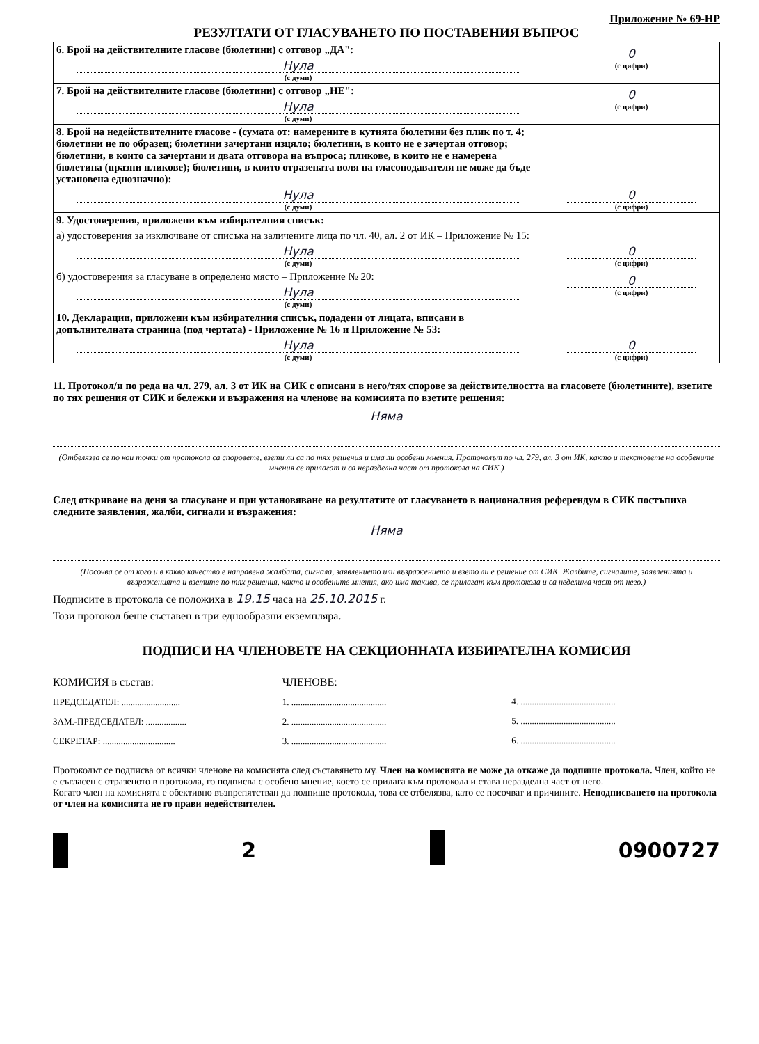Приложение № 69-НР
РЕЗУЛТАТИ ОТ ГЛАСУВАНЕТО ПО ПОСТАВЕНИЯ ВЪПРОС
| 6. Брой на действителните гласове (бюлетини) с отговор „ДА": Нула (с думи) | 0 (с цифри) |
| 7. Брой на действителните гласове (бюлетини) с отговор „НЕ": Нула (с думи) | 0 (с цифри) |
| 8. Брой на недействителните гласове - (сумата от: намерените в кутията бюлетини без плик по т. 4; бюлетини не по образец; бюлетини зачертани изцяло; бюлетини, в които не е зачертан отговор; бюлетини, в които са зачертани и двата отговора на въпроса; пликове, в които не е намерена бюлетина (празни пликове); бюлетини, в които отразената воля на гласоподавателя не може да бъде установена еднозначно): Нула (с думи) | 0 (с цифри) |
| 9. Удостоверения, приложени към избирателния списък: | |
| а) удостоверения за изключване от списъка на заличените лица по чл. 40, ал. 2 от ИК – Приложение № 15: Нула (с думи) | 0 (с цифри) |
| б) удостоверения за гласуване в определено място – Приложение № 20: Нула (с думи) | 0 (с цифри) |
| 10. Декларации, приложени към избирателния списък, подадени от лицата, вписани в допълнителната страница (под чертата) - Приложение № 16 и Приложение № 53: Нула (с думи) | 0 (с цифри) |
11. Протокол/и по реда на чл. 279, ал. 3 от ИК на СИК с описани в него/тях спорове за действителността на гласовете (бюлетините), взетите по тях решения от СИК и бележки и възражения на членове на комисията по взетите решения:
Няма
(Отбелязва се по кои точки от протокола са споровете, взети ли са по тях решения и има ли особени мнения. Протоколът по чл. 279, ал. 3 от ИК, както и текстовете на особените мнения се прилагат и са неразделна част от протокола на СИК.)
След откриване на деня за гласуване и при установяване на резултатите от гласуването в националния референдум в СИК постъпиха следните заявления, жалби, сигнали и възражения:
Няма
(Посочва се от кого и в какво качество е направена жалбата, сигнала, заявлението или възражението и взето ли е решение от СИК. Жалбите, сигналите, заявленията и възраженията и взетите по тях решения, както и особените мнения, ако има такива, се прилагат към протокола и са неделима част от него.)
Подписите в протокола се положиха в 19.15 часа на 25.10.2015 г.
Този протокол беше съставен в три еднообразни екземпляра.
ПОДПИСИ НА ЧЛЕНОВЕТЕ НА СЕКЦИОННАТА ИЗБИРАТЕЛНА КОМИСИЯ
КОМИСИЯ в състав:
ПРЕДСЕДАТЕЛ: ..........................
ЗАМ.-ПРЕДСЕДАТЕЛ: ..................
СЕКРЕТАР: ................................
ЧЛЕНОВЕ:
1. ..........................................
2. ..........................................
3. ..........................................
4. ..........................................
5. ..........................................
6. ..........................................
Протоколът се подписва от всички членове на комисията след съставянето му. Член на комисията не може да откаже да подпише протокола. Член, който не е съгласен с отразеното в протокола, го подписва с особено мнение, което се прилага към протокола и става неразделна част от него.
Когато член на комисията е обективно възпрепятстван да подпише протокола, това се отбелязва, като се посочват и причините. Неподписването на протокола от член на комисията не го прави недействителен.
2 0900727